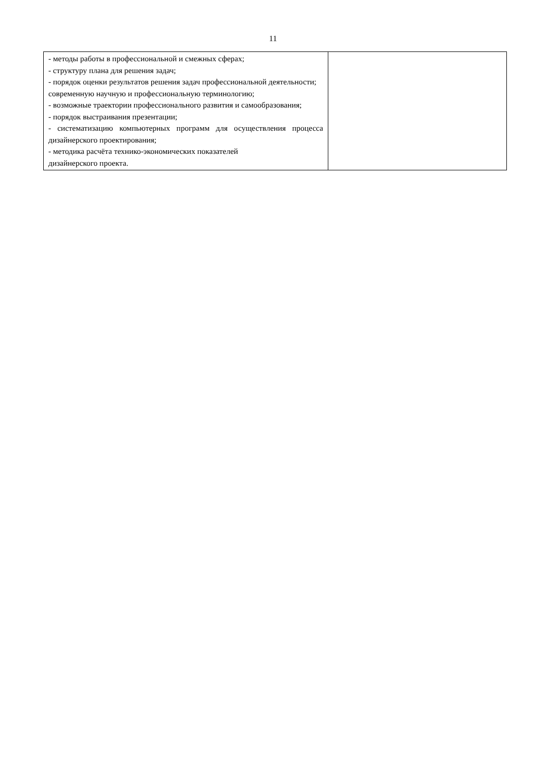11
| - методы работы в профессиональной и смежных сферах; - структуру плана для решения задач; - порядок оценки результатов решения задач профессиональной деятельности; современную научную и профессиональную терминологию; - возможные траектории профессионального развития и самообразования; - порядок выстраивания презентации; - систематизацию компьютерных программ для осуществления процесса дизайнерского проектирования; - методика расчёта технико-экономических показателей дизайнерского проекта. | |